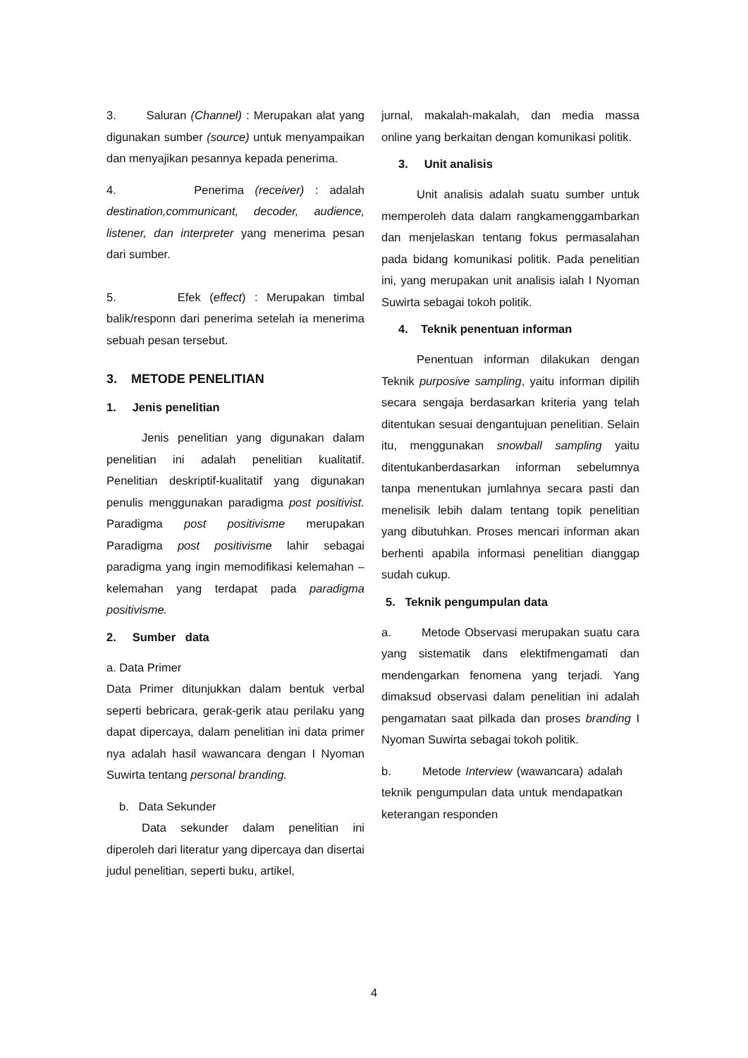3. Saluran (Channel) : Merupakan alat yang digunakan sumber (source) untuk menyampaikan dan menyajikan pesannya kepada penerima.
4. Penerima (receiver) : adalah destination,communicant, decoder, audience, listener, dan interpreter yang menerima pesan dari sumber.
5. Efek (effect) : Merupakan timbal balik/responn dari penerima setelah ia menerima sebuah pesan tersebut.
3. METODE PENELITIAN
1. Jenis penelitian
Jenis penelitian yang digunakan dalam penelitian ini adalah penelitian kualitatif. Penelitian deskriptif-kualitatif yang digunakan penulis menggunakan paradigma post positivist. Paradigma post positivisme merupakan Paradigma post positivisme lahir sebagai paradigma yang ingin memodifikasi kelemahan – kelemahan yang terdapat pada paradigma positivisme.
2. Sumber data
a. Data Primer
Data Primer ditunjukkan dalam bentuk verbal seperti bebricara, gerak-gerik atau perilaku yang dapat dipercaya, dalam penelitian ini data primer nya adalah hasil wawancara dengan I Nyoman Suwirta tentang personal branding.
b. Data Sekunder
Data sekunder dalam penelitian ini diperoleh dari literatur yang dipercaya dan disertai judul penelitian, seperti buku, artikel,
jurnal, makalah-makalah, dan media massa online yang berkaitan dengan komunikasi politik.
3. Unit analisis
Unit analisis adalah suatu sumber untuk memperoleh data dalam rangkamenggambarkan dan menjelaskan tentang fokus permasalahan pada bidang komunikasi politik. Pada penelitian ini, yang merupakan unit analisis ialah I Nyoman Suwirta sebagai tokoh politik.
4. Teknik penentuan informan
Penentuan informan dilakukan dengan Teknik purposive sampling, yaitu informan dipilih secara sengaja berdasarkan kriteria yang telah ditentukan sesuai dengantujuan penelitian. Selain itu, menggunakan snowball sampling yaitu ditentukanberdasarkan informan sebelumnya tanpa menentukan jumlahnya secara pasti dan menelisik lebih dalam tentang topik penelitian yang dibutuhkan. Proses mencari informan akan berhenti apabila informasi penelitian dianggap sudah cukup.
5. Teknik pengumpulan data
a. Metode Observasi merupakan suatu cara yang sistematik dans elektifmengamati dan mendengarkan fenomena yang terjadi. Yang dimaksud observasi dalam penelitian ini adalah pengamatan saat pilkada dan proses branding I Nyoman Suwirta sebagai tokoh politik.
b. Metode Interview (wawancara) adalah teknik pengumpulan data untuk mendapatkan keterangan responden
4